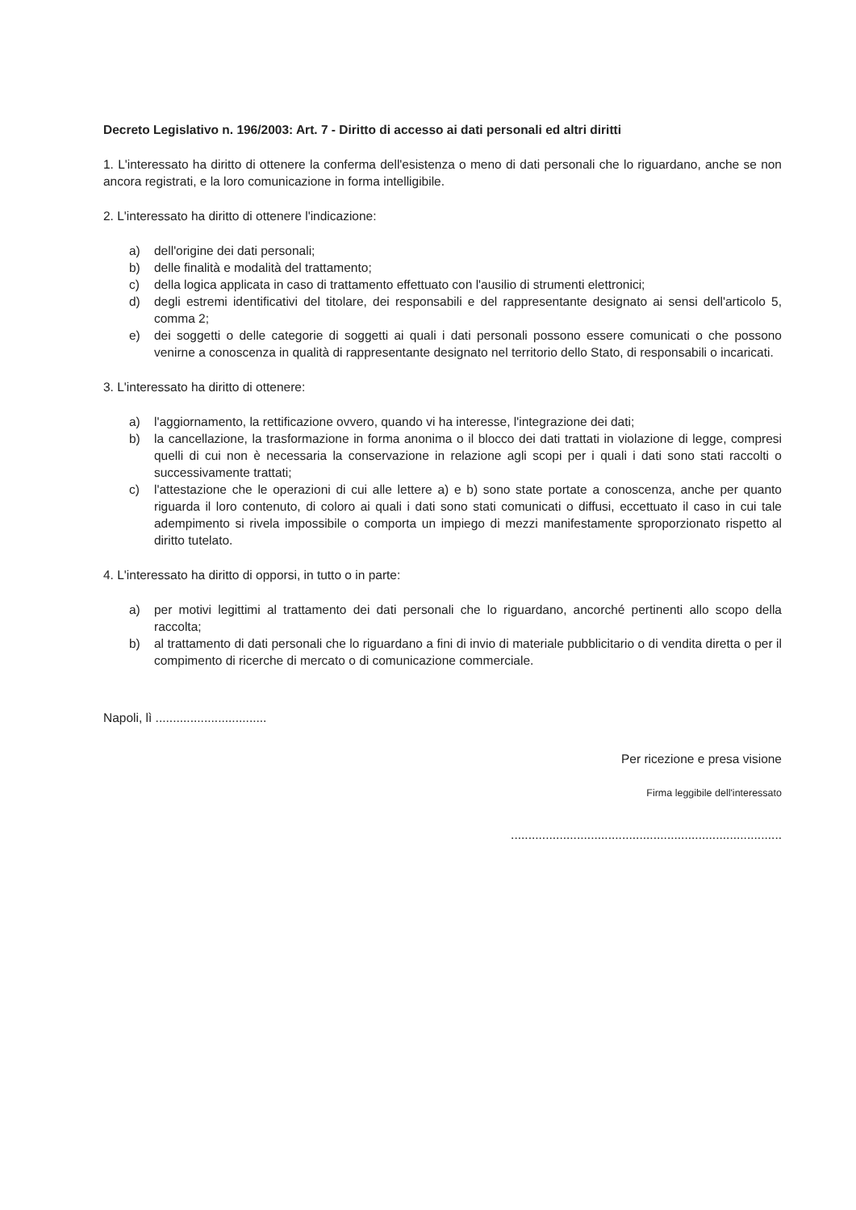Decreto Legislativo n. 196/2003: Art. 7 - Diritto di accesso ai dati personali ed altri diritti
1. L'interessato ha diritto di ottenere la conferma dell'esistenza o meno di dati personali che lo riguardano, anche se non ancora registrati, e la loro comunicazione in forma intelligibile.
2. L'interessato ha diritto di ottenere l'indicazione:
a) dell'origine dei dati personali;
b) delle finalità e modalità del trattamento;
c) della logica applicata in caso di trattamento effettuato con l'ausilio di strumenti elettronici;
d) degli estremi identificativi del titolare, dei responsabili e del rappresentante designato ai sensi dell'articolo 5, comma 2;
e) dei soggetti o delle categorie di soggetti ai quali i dati personali possono essere comunicati o che possono venirne a conoscenza in qualità di rappresentante designato nel territorio dello Stato, di responsabili o incaricati.
3. L'interessato ha diritto di ottenere:
a) l'aggiornamento, la rettificazione ovvero, quando vi ha interesse, l'integrazione dei dati;
b) la cancellazione, la trasformazione in forma anonima o il blocco dei dati trattati in violazione di legge, compresi quelli di cui non è necessaria la conservazione in relazione agli scopi per i quali i dati sono stati raccolti o successivamente trattati;
c) l'attestazione che le operazioni di cui alle lettere a) e b) sono state portate a conoscenza, anche per quanto riguarda il loro contenuto, di coloro ai quali i dati sono stati comunicati o diffusi, eccettuato il caso in cui tale adempimento si rivela impossibile o comporta un impiego di mezzi manifestamente sproporzionato rispetto al diritto tutelato.
4. L'interessato ha diritto di opporsi, in tutto o in parte:
a) per motivi legittimi al trattamento dei dati personali che lo riguardano, ancorché pertinenti allo scopo della raccolta;
b) al trattamento di dati personali che lo riguardano a fini di invio di materiale pubblicitario o di vendita diretta o per il compimento di ricerche di mercato o di comunicazione commerciale.
Napoli, lì ................................
Per ricezione e presa visione
Firma leggibile dell'interessato
..............................................................................